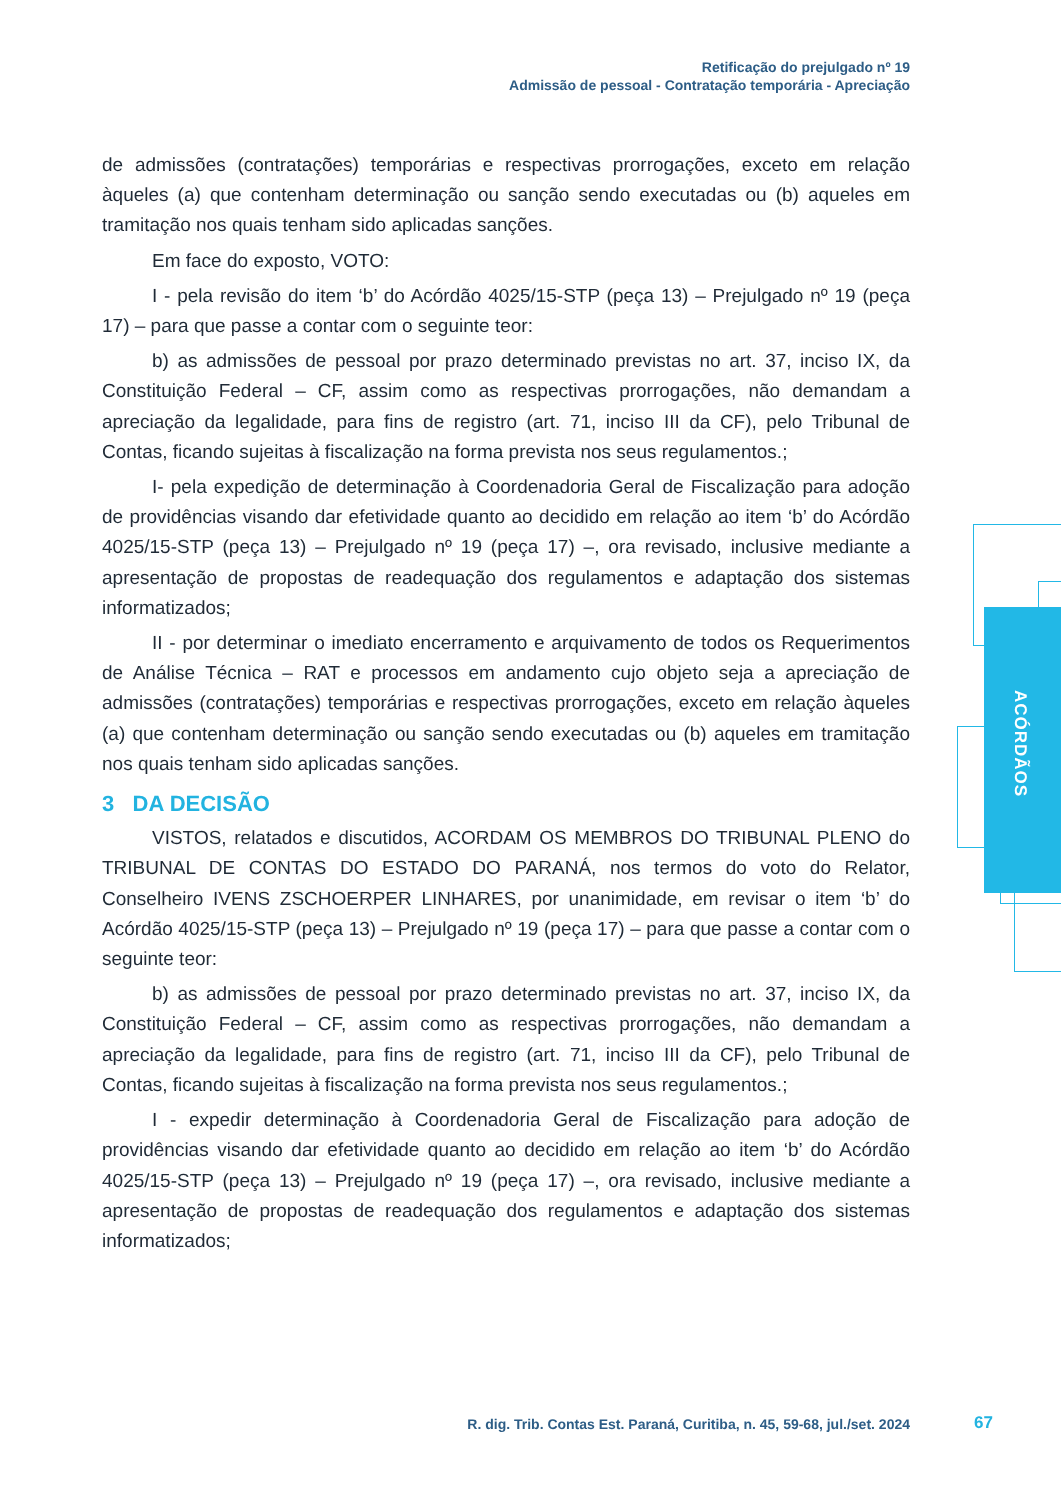Retificação do prejulgado nº 19
Admissão de pessoal - Contratação temporária - Apreciação
ACÓRDÃOS
de admissões (contratações) temporárias e respectivas prorrogações, exceto em relação àqueles (a) que contenham determinação ou sanção sendo executadas ou (b) aqueles em tramitação nos quais tenham sido aplicadas sanções.
Em face do exposto, VOTO:
I - pela revisão do item ‘b’ do Acórdão 4025/15-STP (peça 13) – Prejulgado nº 19 (peça 17) – para que passe a contar com o seguinte teor:
b) as admissões de pessoal por prazo determinado previstas no art. 37, inciso IX, da Constituição Federal – CF, assim como as respectivas prorrogações, não demandam a apreciação da legalidade, para fins de registro (art. 71, inciso III da CF), pelo Tribunal de Contas, ficando sujeitas à fiscalização na forma prevista nos seus regulamentos.;
I- pela expedição de determinação à Coordenadoria Geral de Fiscalização para adoção de providências visando dar efetividade quanto ao decidido em relação ao item ‘b’ do Acórdão 4025/15-STP (peça 13) – Prejulgado nº 19 (peça 17) –, ora revisado, inclusive mediante a apresentação de propostas de readequação dos regulamentos e adaptação dos sistemas informatizados;
II - por determinar o imediato encerramento e arquivamento de todos os Requerimentos de Análise Técnica – RAT e processos em andamento cujo objeto seja a apreciação de admissões (contratações) temporárias e respectivas prorrogações, exceto em relação àqueles (a) que contenham determinação ou sanção sendo executadas ou (b) aqueles em tramitação nos quais tenham sido aplicadas sanções.
3 DA DECISÃO
VISTOS, relatados e discutidos, ACORDAM OS MEMBROS DO TRIBUNAL PLENO do TRIBUNAL DE CONTAS DO ESTADO DO PARANÁ, nos termos do voto do Relator, Conselheiro IVENS ZSCHOERPER LINHARES, por unanimidade, em revisar o item ‘b’ do Acórdão 4025/15-STP (peça 13) – Prejulgado nº 19 (peça 17) – para que passe a contar com o seguinte teor:
b) as admissões de pessoal por prazo determinado previstas no art. 37, inciso IX, da Constituição Federal – CF, assim como as respectivas prorrogações, não demandam a apreciação da legalidade, para fins de registro (art. 71, inciso III da CF), pelo Tribunal de Contas, ficando sujeitas à fiscalização na forma prevista nos seus regulamentos.;
I - expedir determinação à Coordenadoria Geral de Fiscalização para adoção de providências visando dar efetividade quanto ao decidido em relação ao item ‘b’ do Acórdão 4025/15-STP (peça 13) – Prejulgado nº 19 (peça 17) –, ora revisado, inclusive mediante a apresentação de propostas de readequação dos regulamentos e adaptação dos sistemas informatizados;
R. dig. Trib. Contas Est. Paraná, Curitiba, n. 45, 59-68, jul./set. 2024
67